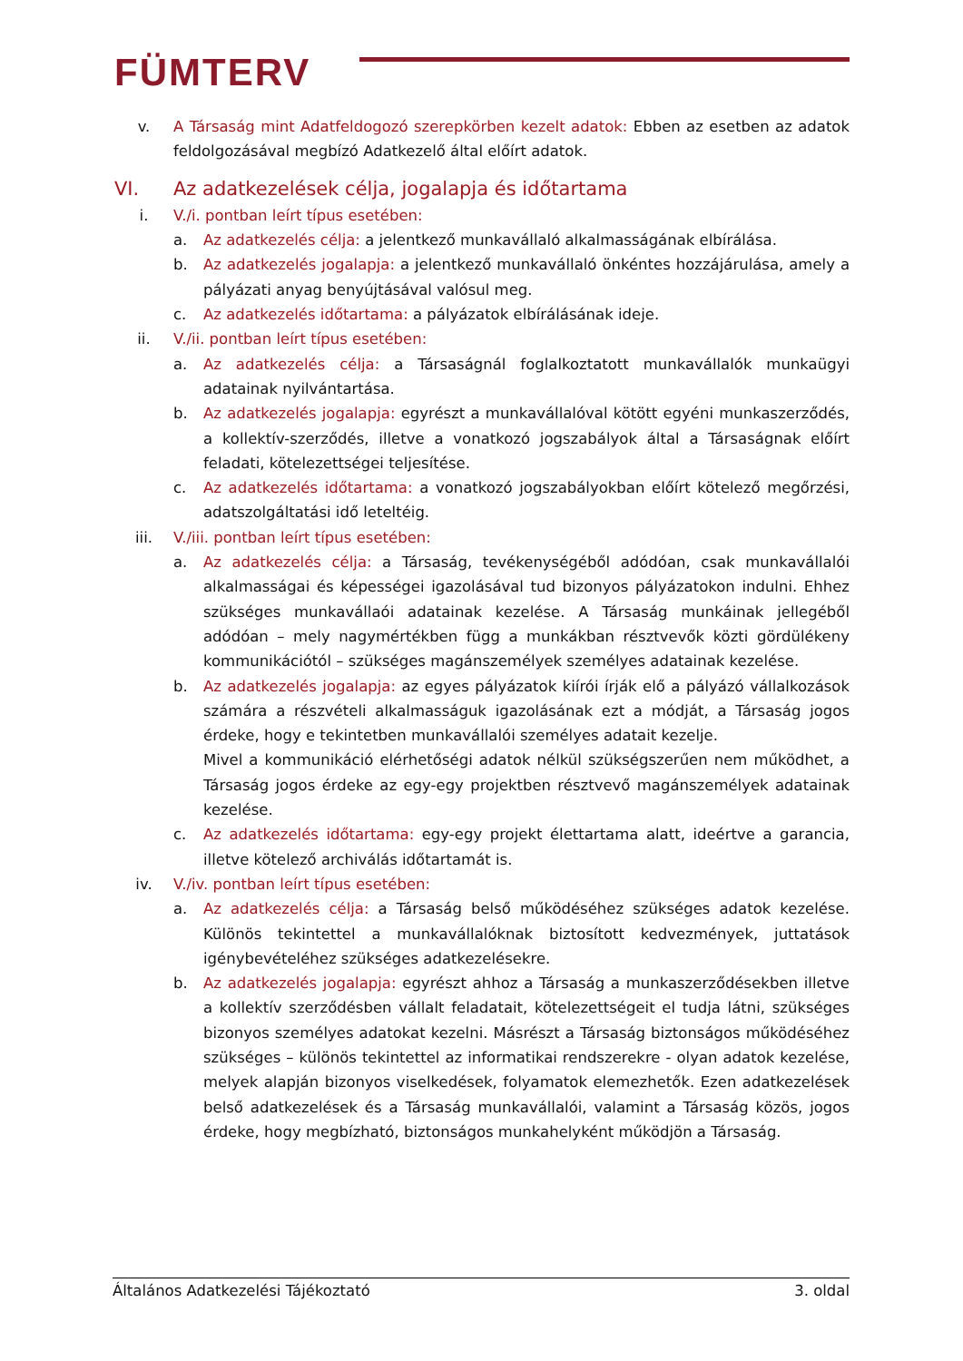FÜMTERV
v. A Társaság mint Adatfeldogozó szerepkörben kezelt adatok: Ebben az esetben az adatok feldolgozásával megbízó Adatkezelő által előírt adatok.
VI. Az adatkezelések célja, jogalapja és időtartama
i. V./i. pontban leírt típus esetében:
a. Az adatkezelés célja: a jelentkező munkavállaló alkalmasságának elbírálása.
b. Az adatkezelés jogalapja: a jelentkező munkavállaló önkéntes hozzájárulása, amely a pályázati anyag benyújtásával valósul meg.
c. Az adatkezelés időtartama: a pályázatok elbírálásának ideje.
ii. V./ii. pontban leírt típus esetében:
a. Az adatkezelés célja: a Társaságnál foglalkoztatott munkavállalók munkaügyi adatainak nyilvántartása.
b. Az adatkezelés jogalapja: egyrészt a munkavállalóval kötött egyéni munkaszerződés, a kollektív-szerződés, illetve a vonatkozó jogszabályok által a Társaságnak előírt feladati, kötelezettségei teljesítése.
c. Az adatkezelés időtartama: a vonatkozó jogszabályokban előírt kötelező megőrzési, adatszolgáltatási idő leteltéig.
iii. V./iii. pontban leírt típus esetében:
a. Az adatkezelés célja: a Társaság, tevékenységéből adódóan, csak munkavállalói alkalmasságai és képességei igazolásával tud bizonyos pályázatokon indulni. Ehhez szükséges munkavállaói adatainak kezelése. A Társaság munkáinak jellegéből adódóan – mely nagymértékben függ a munkákban résztvevők közti gördülékeny kommunikációtól – szükséges magánszemélyek személyes adatainak kezelése.
b. Az adatkezelés jogalapja: az egyes pályázatok kiírói írják elő a pályázó vállalkozások számára a részvételi alkalmasságuk igazolásának ezt a módját, a Társaság jogos érdeke, hogy e tekintetben munkavállalói személyes adatait kezelje.
Mivel a kommunikáció elérhetőségi adatok nélkül szükségszerűen nem működhet, a Társaság jogos érdeke az egy-egy projektben résztvevő magánszemélyek adatainak kezelése.
c. Az adatkezelés időtartama: egy-egy projekt élettartama alatt, ideértve a garancia, illetve kötelező archiválás időtartamát is.
iv. V./iv. pontban leírt típus esetében:
a. Az adatkezelés célja: a Társaság belső működéséhez szükséges adatok kezelése. Különös tekintettel a munkavállalóknak biztosított kedvezmények, juttatások igénybevételéhez szükséges adatkezelésekre.
b. Az adatkezelés jogalapja: egyrészt ahhoz a Társaság a munkaszerződésekben illetve a kollektív szerződésben vállalt feladatait, kötelezettségeit el tudja látni, szükséges bizonyos személyes adatokat kezelni. Másrészt a Társaság biztonságos működéséhez szükséges – különös tekintettel az informatikai rendszerekre - olyan adatok kezelése, melyek alapján bizonyos viselkedések, folyamatok elemezhetők. Ezen adatkezelések belső adatkezelések és a Társaság munkavállalói, valamint a Társaság közös, jogos érdeke, hogy megbízható, biztonságos munkahelyként működjön a Társaság.
Általános Adatkezelési Tájékoztató 3. oldal